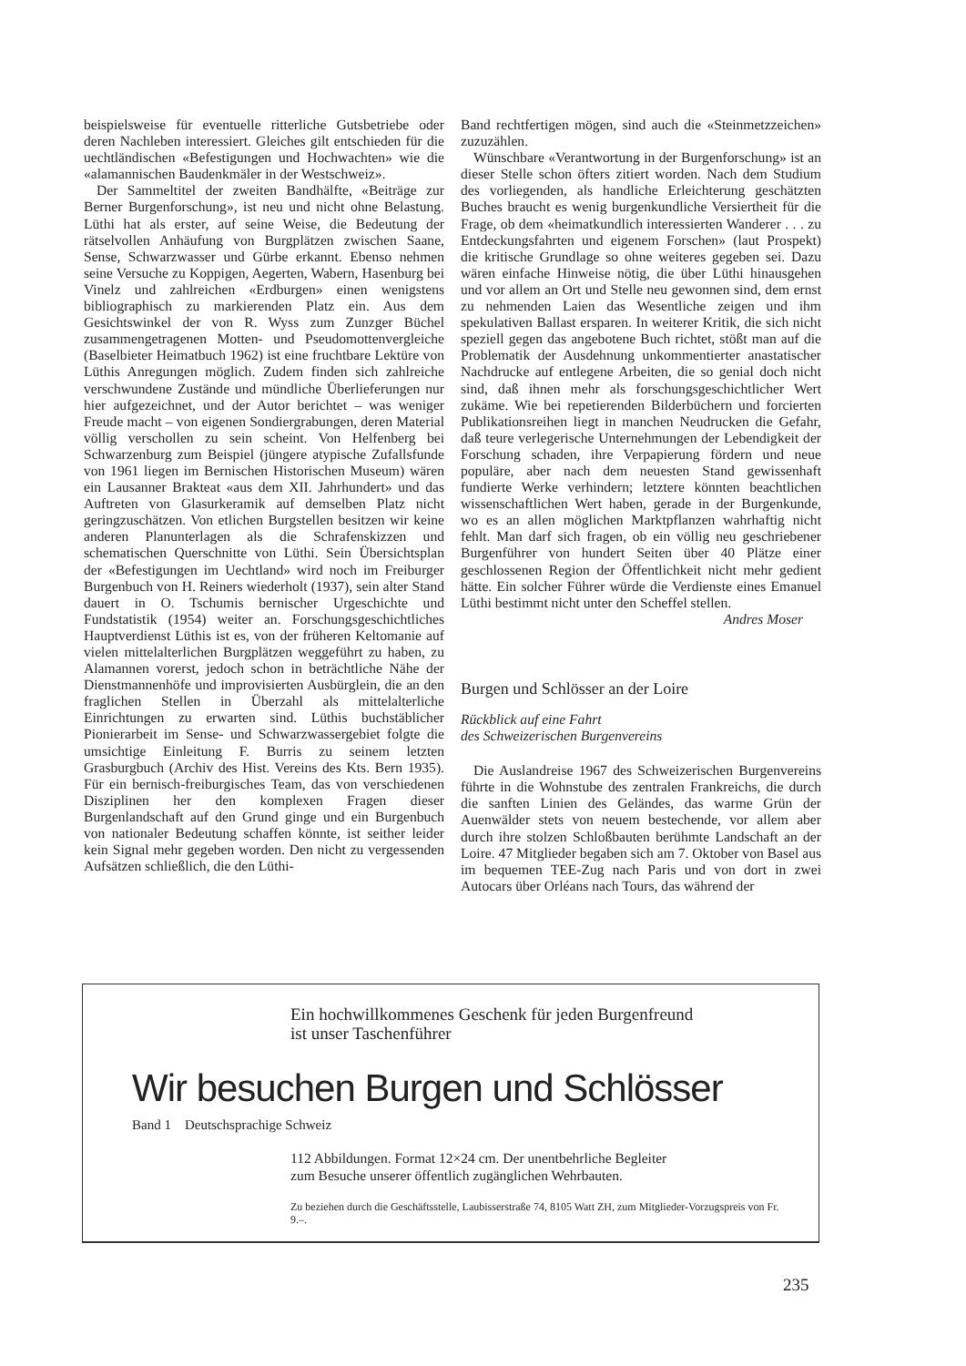beispielsweise für eventuelle ritterliche Gutsbetriebe oder deren Nachleben interessiert. Gleiches gilt entschieden für die uechtländischen «Befestigungen und Hochwachten» wie die «alamannischen Baudenkmäler in der Westschweiz».
Der Sammeltitel der zweiten Bandhälfte, «Beiträge zur Berner Burgenforschung», ist neu und nicht ohne Belastung. Lüthi hat als erster, auf seine Weise, die Bedeutung der rätselvollen Anhäufung von Burgplätzen zwischen Saane, Sense, Schwarzwasser und Gürbe erkannt. Ebenso nehmen seine Versuche zu Koppigen, Aegerten, Wabern, Hasenburg bei Vinelz und zahlreichen «Erdburgen» einen wenigstens bibliographisch zu markierenden Platz ein. Aus dem Gesichtswinkel der von R. Wyss zum Zunzger Büchel zusammengetragenen Motten- und Pseudomottenvergleiche (Baselbieter Heimatbuch 1962) ist eine fruchtbare Lektüre von Lüthis Anregungen möglich. Zudem finden sich zahlreiche verschwundene Zustände und mündliche Überlieferungen nur hier aufgezeichnet, und der Autor berichtet – was weniger Freude macht – von eigenen Sondiergrabungen, deren Material völlig verschollen zu sein scheint. Von Helfenberg bei Schwarzenburg zum Beispiel (jüngere atypische Zufallsfunde von 1961 liegen im Bernischen Historischen Museum) wären ein Lausanner Brakteat «aus dem XII. Jahrhundert» und das Auftreten von Glasurkeramik auf demselben Platz nicht geringzuschätzen. Von etlichen Burgstellen besitzen wir keine anderen Planunterlagen als die Schrafenskizzen und schematischen Querschnitte von Lüthi. Sein Übersichtsplan der «Befestigungen im Uechtland» wird noch im Freiburger Burgenbuch von H. Reiners wiederholt (1937), sein alter Stand dauert in O. Tschumis bernischer Urgeschichte und Fundstatistik (1954) weiter an. Forschungsgeschichtliches Hauptverdienst Lüthis ist es, von der früheren Keltomanie auf vielen mittelalterlichen Burgplätzen weggeführt zu haben, zu Alamannen vorerst, jedoch schon in beträchtliche Nähe der Dienstmannenhöfe und improvisierten Ausbürglein, die an den fraglichen Stellen in Überzahl als mittelalterliche Einrichtungen zu erwarten sind. Lüthis buchstäblicher Pionierarbeit im Sense- und Schwarzwassergebiet folgte die umsichtige Einleitung F. Burris zu seinem letzten Grasburgbuch (Archiv des Hist. Vereins des Kts. Bern 1935). Für ein bernisch-freiburgisches Team, das von verschiedenen Disziplinen her den komplexen Fragen dieser Burgenlandschaft auf den Grund ginge und ein Burgenbuch von nationaler Bedeutung schaffen könnte, ist seither leider kein Signal mehr gegeben worden. Den nicht zu vergessenden Aufsätzen schließlich, die den Lüthi-
Band rechtfertigen mögen, sind auch die «Steinmetzzeichen» zuzuzählen.
Wünschbare «Verantwortung in der Burgenforschung» ist an dieser Stelle schon öfters zitiert worden. Nach dem Studium des vorliegenden, als handliche Erleichterung geschätzten Buches braucht es wenig burgenkundliche Versiertheit für die Frage, ob dem «heimatkundlich interessierten Wanderer . . . zu Entdeckungsfahrten und eigenem Forschen» (laut Prospekt) die kritische Grundlage so ohne weiteres gegeben sei. Dazu wären einfache Hinweise nötig, die über Lüthi hinausgehen und vor allem an Ort und Stelle neu gewonnen sind, dem ernst zu nehmenden Laien das Wesentliche zeigen und ihm spekulativen Ballast ersparen. In weiterer Kritik, die sich nicht speziell gegen das angebotene Buch richtet, stößt man auf die Problematik der Ausdehnung unkommentierter anastatischer Nachdrucke auf entlegene Arbeiten, die so genial doch nicht sind, daß ihnen mehr als forschungsgeschichtlicher Wert zukäme. Wie bei repetierenden Bilderbüchern und forcierten Publikationsreihen liegt in manchen Neudrucken die Gefahr, daß teure verlegerische Unternehmungen der Lebendigkeit der Forschung schaden, ihre Verpapierung fördern und neue populäre, aber nach dem neuesten Stand gewissenhaft fundierte Werke verhindern; letztere könnten beachtlichen wissenschaftlichen Wert haben, gerade in der Burgenkunde, wo es an allen möglichen Marktpflanzen wahrhaftig nicht fehlt. Man darf sich fragen, ob ein völlig neu geschriebener Burgenführer von hundert Seiten über 40 Plätze einer geschlossenen Region der Öffentlichkeit nicht mehr gedient hätte. Ein solcher Führer würde die Verdienste eines Emanuel Lüthi bestimmt nicht unter den Scheffel stellen.
Andres Moser
Burgen und Schlösser an der Loire
Rückblick auf eine Fahrt
des Schweizerischen Burgenvereins
Die Auslandreise 1967 des Schweizerischen Burgenvereins führte in die Wohnstube des zentralen Frankreichs, die durch die sanften Linien des Geländes, das warme Grün der Auenwälder stets von neuem bestechende, vor allem aber durch ihre stolzen Schloßbauten berühmte Landschaft an der Loire. 47 Mitglieder begaben sich am 7. Oktober von Basel aus im bequemen TEE-Zug nach Paris und von dort in zwei Autocars über Orléans nach Tours, das während der
Ein hochwillkommenes Geschenk für jeden Burgenfreund
ist unser Taschenführer
Wir besuchen Burgen und Schlösser
Band 1 Deutschsprachige Schweiz
112 Abbildungen. Format 12×24 cm. Der unentbehrliche Begleiter
zum Besuche unserer öffentlich zugänglichen Wehrbauten.
Zu beziehen durch die Geschäftsstelle, Laubisserstraße 74, 8105 Watt ZH, zum Mitglieder-Vorzugspreis von Fr. 9.–.
235